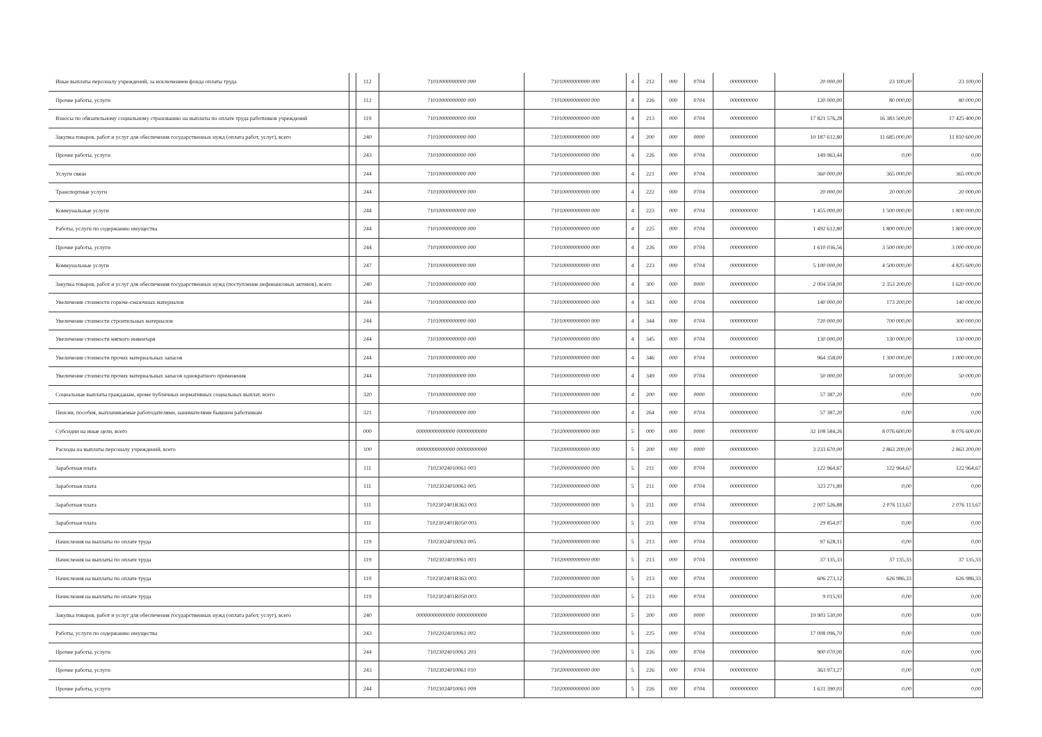| Иные выплаты персоналу учреждений, за исключением фонда оплаты труда | | 112 | 71010000000000 000 | 71010000000000 000 | 4 | 212 | 000 | 0704 | 0000000000 | 20 000,00 | 23 100,00 | 23 100,00 |
| Прочие работы, услуги | | 112 | 71010000000000 000 | 71010000000000 000 | 4 | 226 | 000 | 0704 | 0000000000 | 120 000,00 | 80 000,00 | 80 000,00 |
| Взносы по обязательному социальному страхованию на выплаты по оплате труда работников учреждений | | 119 | 71010000000000 000 | 71010000000000 000 | 4 | 213 | 000 | 0704 | 0000000000 | 17 821 576,28 | 16 383 500,00 | 17 425 400,00 |
| Закупка товаров, работ и услуг для обеспечения государственных нужд (оплата работ, услуг), всего | | 240 | 71010000000000 000 | 71010000000000 000 | 4 | 200 | 000 | 0000 | 0000000000 | 10 187 612,80 | 11 685 000,00 | 11 810 600,00 |
| Прочие работы, услуги | | 243 | 71010000000000 000 | 71010000000000 000 | 4 | 226 | 000 | 0704 | 0000000000 | 149 963,44 | 0,00 | 0,00 |
| Услуги связи | | 244 | 71010000000000 000 | 71010000000000 000 | 4 | 221 | 000 | 0704 | 0000000000 | 360 000,00 | 365 000,00 | 365 000,00 |
| Транспортные услуги | | 244 | 71010000000000 000 | 71010000000000 000 | 4 | 222 | 000 | 0704 | 0000000000 | 20 000,00 | 20 000,00 | 20 000,00 |
| Коммунальные услуги | | 244 | 71010000000000 000 | 71010000000000 000 | 4 | 223 | 000 | 0704 | 0000000000 | 1 455 000,00 | 1 500 000,00 | 1 800 000,00 |
| Работы, услуги по содержанию имущества | | 244 | 71010000000000 000 | 71010000000000 000 | 4 | 225 | 000 | 0704 | 0000000000 | 1 492 612,80 | 1 800 000,00 | 1 800 000,00 |
| Прочие работы, услуги | | 244 | 71010000000000 000 | 71010000000000 000 | 4 | 226 | 000 | 0704 | 0000000000 | 1 610 036,56 | 3 500 000,00 | 3 000 000,00 |
| Коммунальные услуги | | 247 | 71010000000000 000 | 71010000000000 000 | 4 | 223 | 000 | 0704 | 0000000000 | 5 100 000,00 | 4 500 000,00 | 4 825 600,00 |
| Закупка товаров, работ и услуг для обеспечения государственных нужд (поступление нефинансовых активов), всего | | 240 | 71010000000000 000 | 71010000000000 000 | 4 | 300 | 000 | 0000 | 0000000000 | 2 004 358,00 | 2 353 200,00 | 1 620 000,00 |
| Увеличение стоимости горюче-смазочных материалов | | 244 | 71010000000000 000 | 71010000000000 000 | 4 | 343 | 000 | 0704 | 0000000000 | 140 000,00 | 173 200,00 | 140 000,00 |
| Увеличение стоимости строительных материалов | | 244 | 71010000000000 000 | 71010000000000 000 | 4 | 344 | 000 | 0704 | 0000000000 | 720 000,00 | 700 000,00 | 300 000,00 |
| Увеличение стоимости мягкого инвентаря | | 244 | 71010000000000 000 | 71010000000000 000 | 4 | 345 | 000 | 0704 | 0000000000 | 130 000,00 | 130 000,00 | 130 000,00 |
| Увеличение стоимости прочих материальных запасов | | 244 | 71010000000000 000 | 71010000000000 000 | 4 | 346 | 000 | 0704 | 0000000000 | 964 358,00 | 1 300 000,00 | 1 000 000,00 |
| Увеличение стоимости прочих материальных запасов однократного применения | | 244 | 71010000000000 000 | 71010000000000 000 | 4 | 349 | 000 | 0704 | 0000000000 | 50 000,00 | 50 000,00 | 50 000,00 |
| Социальные выплаты гражданам, кроме публичных нормативных социальных выплат, всего | | 320 | 71010000000000 000 | 71010000000000 000 | 4 | 200 | 000 | 0000 | 0000000000 | 57 387,20 | 0,00 | 0,00 |
| Пенсии, пособия, выплачиваемые работодателями, нанимателями бывшим работникам | | 321 | 71010000000000 000 | 71010000000000 000 | 4 | 264 | 000 | 0704 | 0000000000 | 57 387,20 | 0,00 | 0,00 |
| Субсидии на иные цели, всего | | 000 | 00000000000000 00000000000 | 71020000000000 000 | 5 | 000 | 000 | 0000 | 0000000000 | 32 108 584,26 | 8 076 600,00 | 8 076 600,00 |
| Расходы на выплаты персоналу учреждений, всего | | 100 | 00000000000000 00000000000 | 71020000000000 000 | 5 | 200 | 000 | 0000 | 0000000000 | 3 233 670,00 | 2 863 200,00 | 2 863 200,00 |
| Заработная плата | | 111 | 71023024010061 003 | 71020000000000 000 | 5 | 211 | 000 | 0704 | 0000000000 | 122 964,67 | 122 964,67 | 122 964,67 |
| Заработная плата | | 111 | 71023024010061 005 | 71020000000000 000 | 5 | 211 | 000 | 0704 | 0000000000 | 323 271,89 | 0,00 | 0,00 |
| Заработная плата | | 111 | 7102302401R363 003 | 71020000000000 000 | 5 | 211 | 000 | 0704 | 0000000000 | 2 007 526,88 | 2 076 113,67 | 2 076 113,67 |
| Заработная плата | | 111 | 7102302401R050 003 | 71020000000000 000 | 5 | 211 | 000 | 0704 | 0000000000 | 29 854,07 | 0,00 | 0,00 |
| Начисления на выплаты по оплате труда | | 119 | 71023024010061 005 | 71020000000000 000 | 5 | 213 | 000 | 0704 | 0000000000 | 97 628,11 | 0,00 | 0,00 |
| Начисления на выплаты по оплате труда | | 119 | 71023024010061 003 | 71020000000000 000 | 5 | 213 | 000 | 0704 | 0000000000 | 37 135,33 | 37 135,33 | 37 135,33 |
| Начисления на выплаты по оплате труда | | 119 | 7102302401R363 003 | 71020000000000 000 | 5 | 213 | 000 | 0704 | 0000000000 | 606 273,12 | 626 986,33 | 626 986,33 |
| Начисления на выплаты по оплате труда | | 119 | 7102302401R050 003 | 71020000000000 000 | 5 | 213 | 000 | 0704 | 0000000000 | 9 015,93 | 0,00 | 0,00 |
| Закупка товаров, работ и услуг для обеспечения государственных нужд (оплата работ, услуг), всего | | 240 | 00000000000000 00000000000 | 71020000000000 000 | 5 | 200 | 000 | 0000 | 0000000000 | 19 903 530,00 | 0,00 | 0,00 |
| Работы, услуги по содержанию имущества | | 243 | 71022024010061 002 | 71020000000000 000 | 5 | 225 | 000 | 0704 | 0000000000 | 17 008 096,70 | 0,00 | 0,00 |
| Прочие работы, услуги | | 244 | 71023024010061 203 | 71020000000000 000 | 5 | 226 | 000 | 0704 | 0000000000 | 900 070,00 | 0,00 | 0,00 |
| Прочие работы, услуги | | 243 | 71023024010061 010 | 71020000000000 000 | 5 | 226 | 000 | 0704 | 0000000000 | 363 973,27 | 0,00 | 0,00 |
| Прочие работы, услуги | | 244 | 71023024010061 009 | 71020000000000 000 | 5 | 226 | 000 | 0704 | 0000000000 | 1 631 390,03 | 0,00 | 0,00 |